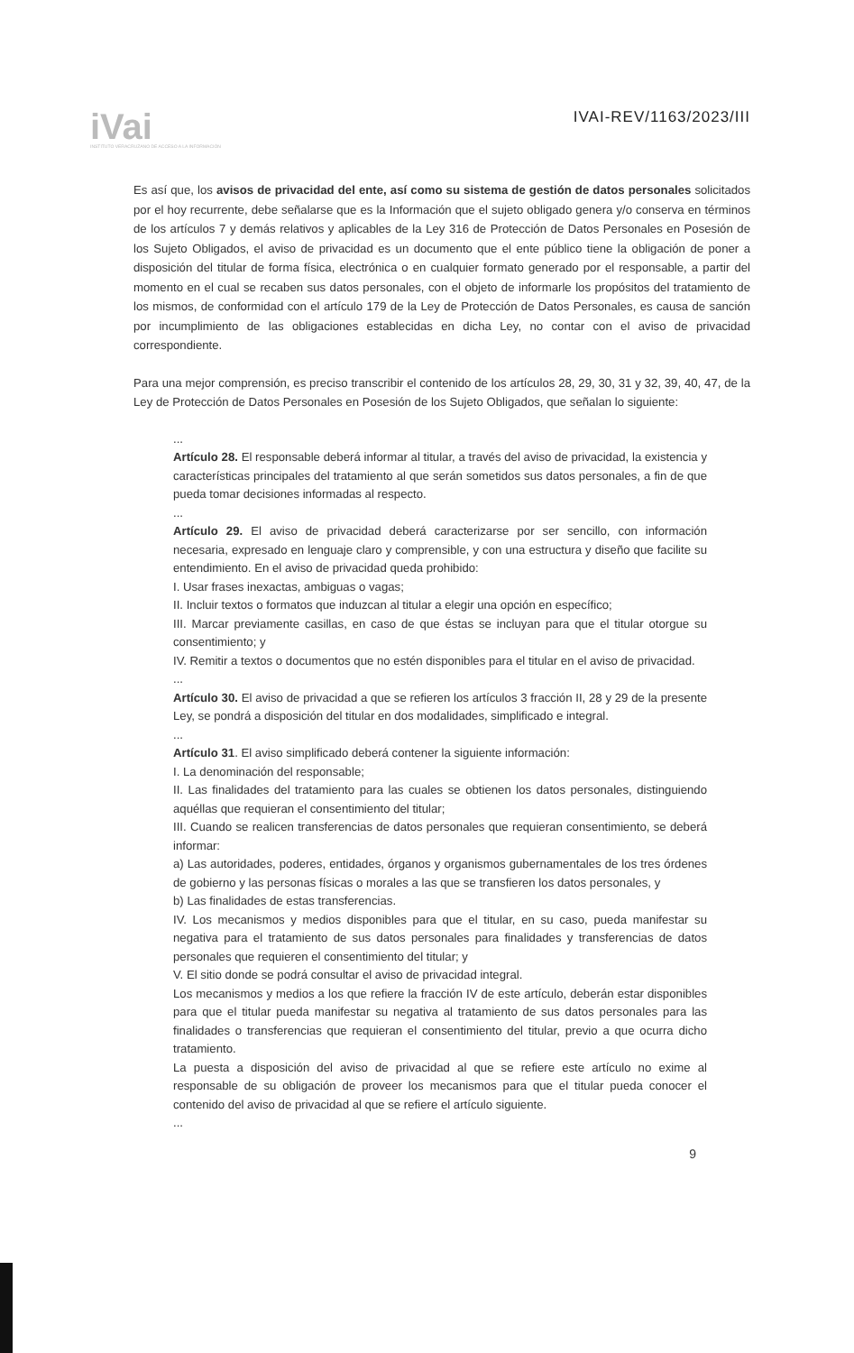iVai
INSTITUTO VERACRUZANO DE ACCESO A LA INFORMACIÓN
IVAI-REV/1163/2023/III
Es así que, los avisos de privacidad del ente, así como su sistema de gestión de datos personales solicitados por el hoy recurrente, debe señalarse que es la Información que el sujeto obligado genera y/o conserva en términos de los artículos 7 y demás relativos y aplicables de la Ley 316 de Protección de Datos Personales en Posesión de los Sujeto Obligados, el aviso de privacidad es un documento que el ente público tiene la obligación de poner a disposición del titular de forma física, electrónica o en cualquier formato generado por el responsable, a partir del momento en el cual se recaben sus datos personales, con el objeto de informarle los propósitos del tratamiento de los mismos, de conformidad con el artículo 179 de la Ley de Protección de Datos Personales, es causa de sanción por incumplimiento de las obligaciones establecidas en dicha Ley, no contar con el aviso de privacidad correspondiente.
Para una mejor comprensión, es preciso transcribir el contenido de los artículos 28, 29, 30, 31 y 32, 39, 40, 47, de la Ley de Protección de Datos Personales en Posesión de los Sujeto Obligados, que señalan lo siguiente:
...
Artículo 28. El responsable deberá informar al titular, a través del aviso de privacidad, la existencia y características principales del tratamiento al que serán sometidos sus datos personales, a fin de que pueda tomar decisiones informadas al respecto.
...
Artículo 29. El aviso de privacidad deberá caracterizarse por ser sencillo, con información necesaria, expresado en lenguaje claro y comprensible, y con una estructura y diseño que facilite su entendimiento. En el aviso de privacidad queda prohibido:
I. Usar frases inexactas, ambiguas o vagas;
II. Incluir textos o formatos que induzcan al titular a elegir una opción en específico;
III. Marcar previamente casillas, en caso de que éstas se incluyan para que el titular otorgue su consentimiento; y
IV. Remitir a textos o documentos que no estén disponibles para el titular en el aviso de privacidad.
...
Artículo 30. El aviso de privacidad a que se refieren los artículos 3 fracción II, 28 y 29 de la presente Ley, se pondrá a disposición del titular en dos modalidades, simplificado e integral.
...
Artículo 31. El aviso simplificado deberá contener la siguiente información:
I. La denominación del responsable;
II. Las finalidades del tratamiento para las cuales se obtienen los datos personales, distinguiendo aquéllas que requieran el consentimiento del titular;
III. Cuando se realicen transferencias de datos personales que requieran consentimiento, se deberá informar:
a) Las autoridades, poderes, entidades, órganos y organismos gubernamentales de los tres órdenes de gobierno y las personas físicas o morales a las que se transfieren los datos personales, y
b) Las finalidades de estas transferencias.
IV. Los mecanismos y medios disponibles para que el titular, en su caso, pueda manifestar su negativa para el tratamiento de sus datos personales para finalidades y transferencias de datos personales que requieren el consentimiento del titular; y
V. El sitio donde se podrá consultar el aviso de privacidad integral.
Los mecanismos y medios a los que refiere la fracción IV de este artículo, deberán estar disponibles para que el titular pueda manifestar su negativa al tratamiento de sus datos personales para las finalidades o transferencias que requieran el consentimiento del titular, previo a que ocurra dicho tratamiento.
La puesta a disposición del aviso de privacidad al que se refiere este artículo no exime al responsable de su obligación de proveer los mecanismos para que el titular pueda conocer el contenido del aviso de privacidad al que se refiere el artículo siguiente.
...
9